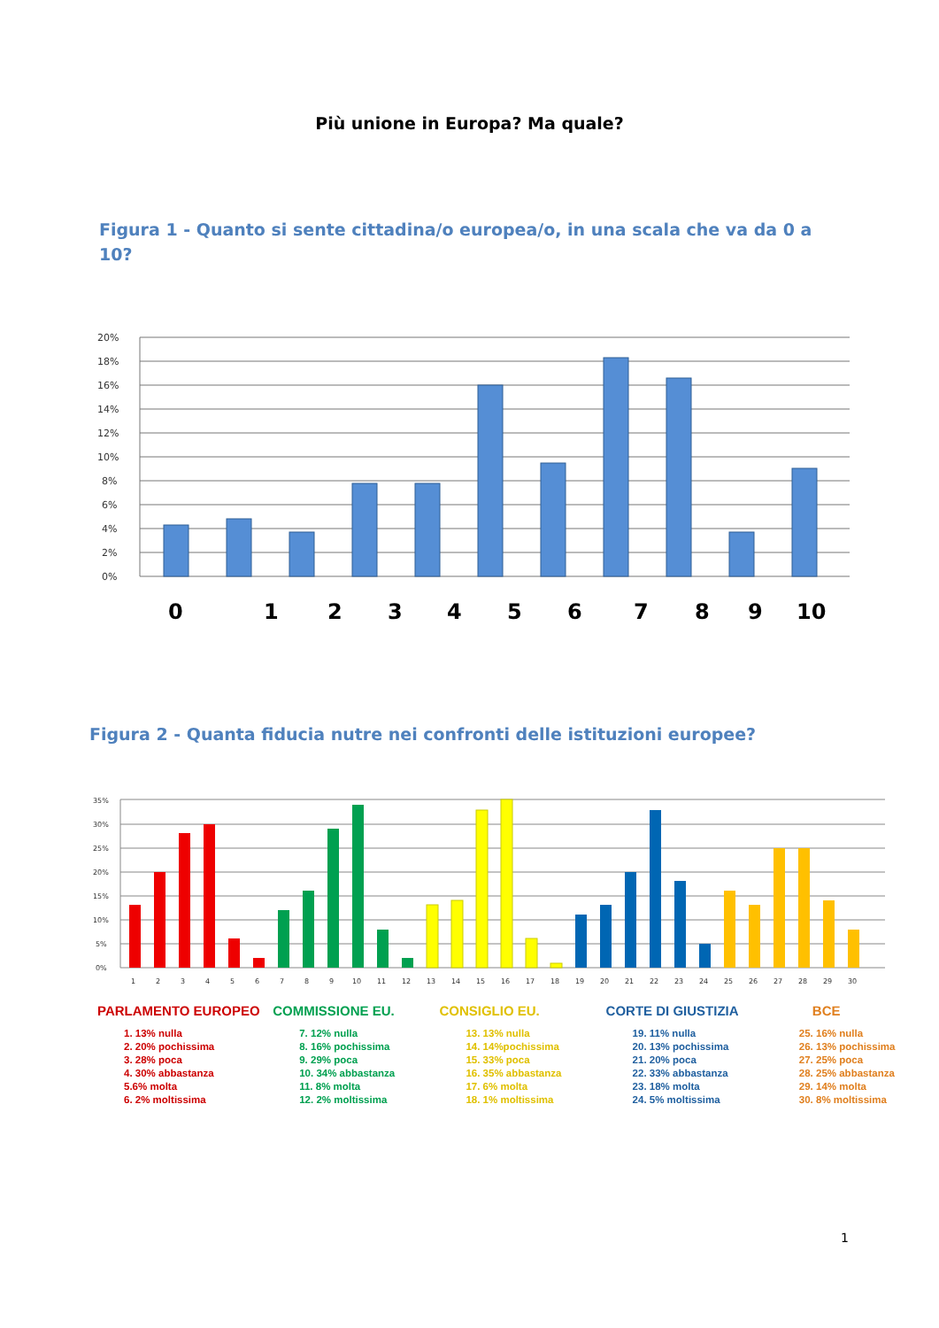Più unione in Europa? Ma quale?
Figura 1 - Quanto si sente cittadina/o europea/o, in una scala che va da 0 a 10?
0%
2%
4%
6%
8%
10%
12%
14%
16%
18%
20%
0
1
2
3
4
5
6
7
8
9
10
Figura 2 - Quanta fiducia nutre nei confronti delle istituzioni europee?
0%
5%
10%
15%
20%
25%
30%
35%
1
2
3
4
5
6
7
8
9
10
11
12
13
14
15
16
17
18
19
20
21
22
23
24
25
26
27
28
29
30
PARLAMENTO EUROPEO
1. 13% nulla
2. 20% pochissima
3. 28% poca
4. 30% abbastanza
5.6% molta
6. 2% moltissima
COMMISSIONE EU.
7. 12% nulla
8. 16% pochissima
9. 29% poca
10. 34% abbastanza
11. 8% molta
12. 2% moltissima
CONSIGLIO EU.
13. 13% nulla
14. 14%pochissima
15. 33% poca
16. 35% abbastanza
17. 6% molta
18. 1% moltissima
CORTE DI GIUSTIZIA
19. 11% nulla
20. 13% pochissima
21. 20% poca
22. 33% abbastanza
23. 18% molta
24. 5% moltissima
BCE
25. 16% nulla
26. 13% pochissima
27. 25% poca
28. 25% abbastanza
29. 14% molta
30. 8% moltissima
1